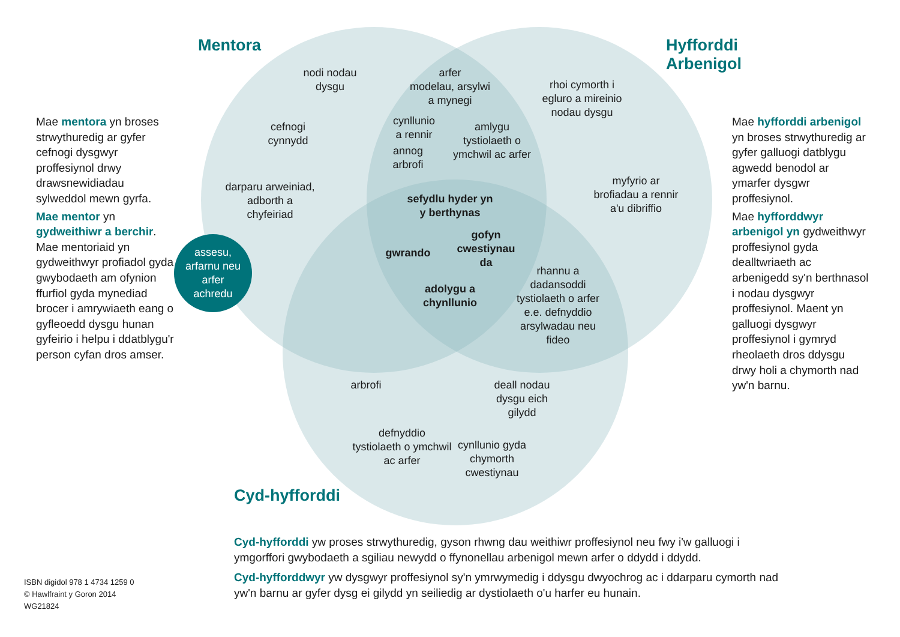Mentora
Hyfforddi
Arbenigol
Mae mentora yn broses strwythuredig ar gyfer cefnogi dysgwyr proffesiynol drwy drawsnewidiadau sylweddol mewn gyrfa.
Mae mentor yn gydweithiwr a berchir. Mae mentoriaid yn gydweithwyr profiadol gyda gwybodaeth am ofynion ffurfiol gyda mynediad brocer i amrywiaeth eang o gyfleoedd dysgu hunan gyfeirio i helpu i ddatblygu'r person cyfan dros amser.
nodi nodau
dysgu
arfer
modelau, arsylwi
a mynegi
rhoi cymorth i
egluro a mireinio
nodau dysgu
cefnogi
cynnydd
cynllunio
a rennir
amlygu
tystiolaeth o
ymchwil ac arfer
annog
arbrofi
darparu arweiniad,
adborth a
chyfeiriad
myfyrio ar
brofiadau a rennir
a'u dibriffio
sefydlu hyder yn
y berthynas
assesu,
arfarnu neu
arfer
achredu
gofyn
cwestiynau
da
gwrando
adolygu a
chynllunio
rhannu a
dadansoddi
tystiolaeth o arfer
e.e. defnyddio
arsylwadau neu
fideo
arbrofi
deall nodau
dysgu eich
gilydd
defnyddio
tystiolaeth o ymchwil
ac arfer
cynllunio gyda
chymorth
cwestiynau
Mae hyfforddi arbenigol yn broses strwythuredig ar gyfer galluogi datblygu agwedd benodol ar ymarfer dysgwr proffesiynol.
Mae hyfforddwyr arbenigol yn gydweithwyr proffesiynol gyda dealltwriaeth ac arbenigedd sy'n berthnasol i nodau dysgwyr proffesiynol. Maent yn galluogi dysgwyr proffesiynol i gymryd rheolaeth dros ddysgu drwy holi a chymorth nad yw'n barnu.
Cyd-hyfforddi
Cyd-hyfforddi yw proses strwythuredig, gyson rhwng dau weithiwr proffesiynol neu fwy i'w galluogi i ymgorffori gwybodaeth a sgiliau newydd o ffynonellau arbenigol mewn arfer o ddydd i ddydd.
Cyd-hyfforddwyr yw dysgwyr proffesiynol sy'n ymrwymedig i ddysgu dwyochrog ac i ddarparu cymorth nad yw'n barnu ar gyfer dysg ei gilydd yn seiliedig ar dystiolaeth o'u harfer eu hunain.
ISBN digidol 978 1 4734 1259 0
© Hawlfraint y Goron 2014
WG21824